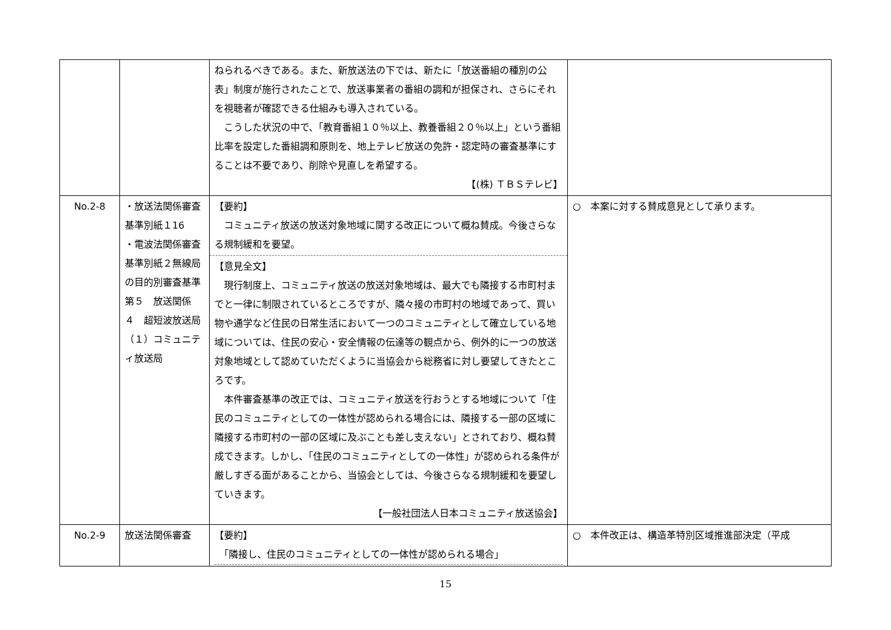| | | ねられるべきである。また、新放送法の下では、新たに「放送番組の種別の公表」制度が施行されたことで、放送事業者の番組の調和が担保され、さらにそれを視聴者が確認できる仕組みも導入されている。 こうした状況の中で、「教育番組１０％以上、教養番組２０％以上」という番組比率を設定した番組調和原則を、地上テレビ放送の免許・認定時の審査基準にすることは不要であり、削除や見直しを希望する。 【(株) ＴＢＳテレビ】 | |
| No.2-8 | ・放送法関係審査基準別紙１16 ・電波法関係審査基準別紙２無線局の目的別審査基準 第５ 放送関係 ４ 超短波放送局 （１）コミュニティ放送局 | 【要約】 コミュニティ放送の放送対象地域に関する改正について概ね賛成。今後さらなる規制緩和を要望。 【意見全文】 現行制度上、コミュニティ放送の放送対象地域は、最大でも隣接する市町村までと一律に制限されているところですが、隣々接の市町村の地域であって、買い物や通学など住民の日常生活において一つのコミュニティとして確立している地域については、住民の安心・安全情報の伝達等の観点から、例外的に一つの放送対象地域として認めていただくように当協会から総務省に対し要望してきたところです。 本件審査基準の改正では、コミュニティ放送を行おうとする地域について「住民のコミュニティとしての一体性が認められる場合には、隣接する一部の区域に隣接する市町村の一部の区域に及ぶことも差し支えない」とされており、概ね賛成できます。しかし、「住民のコミュニティとしての一体性」が認められる条件が厳しすぎる面があることから、当協会としては、今後さらなる規制緩和を要望していきます。 【一般社団法人日本コミュニティ放送協会】 | ○ 本案に対する賛成意見として承ります。 |
| No.2-9 | 放送法関係審査 | 【要約】 「隣接し、住民のコミュニティとしての一体性が認められる場合」 | ○ 本件改正は、構造革特別区域推進部決定（平成 |
15